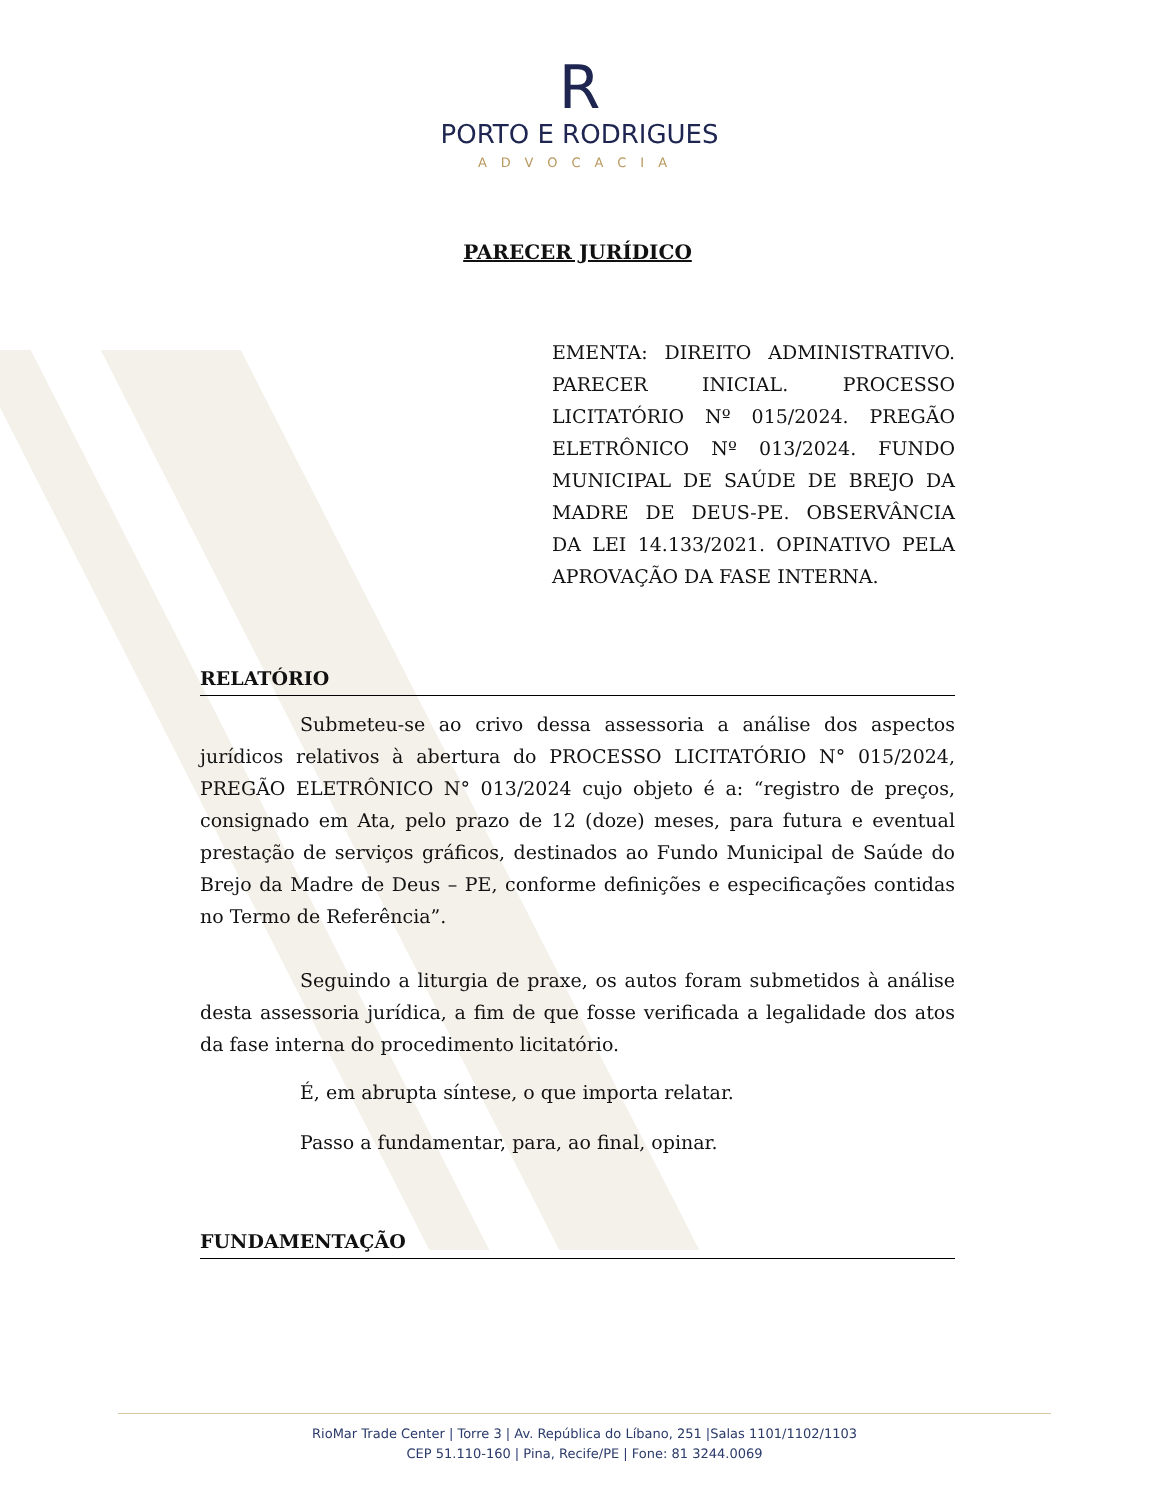R
PORTO E RODRIGUES
ADVOCACIA
PARECER JURÍDICO
EMENTA: DIREITO ADMINISTRATIVO. PARECER INICIAL. PROCESSO LICITATÓRIO Nº 015/2024. PREGÃO ELETRÔNICO Nº 013/2024. FUNDO MUNICIPAL DE SAÚDE DE BREJO DA MADRE DE DEUS-PE. OBSERVÂNCIA DA LEI 14.133/2021. OPINATIVO PELA APROVAÇÃO DA FASE INTERNA.
RELATÓRIO
Submeteu-se ao crivo dessa assessoria a análise dos aspectos jurídicos relativos à abertura do PROCESSO LICITATÓRIO N° 015/2024, PREGÃO ELETRÔNICO N° 013/2024 cujo objeto é a: “registro de preços, consignado em Ata, pelo prazo de 12 (doze) meses, para futura e eventual prestação de serviços gráficos, destinados ao Fundo Municipal de Saúde do Brejo da Madre de Deus – PE, conforme definições e especificações contidas no Termo de Referência”.
Seguindo a liturgia de praxe, os autos foram submetidos à análise desta assessoria jurídica, a fim de que fosse verificada a legalidade dos atos da fase interna do procedimento licitatório.
É, em abrupta síntese, o que importa relatar.
Passo a fundamentar, para, ao final, opinar.
FUNDAMENTAÇÃO
RioMar Trade Center | Torre 3 | Av. República do Líbano, 251 |Salas 1101/1102/1103
CEP 51.110-160 | Pina, Recife/PE | Fone: 81 3244.0069